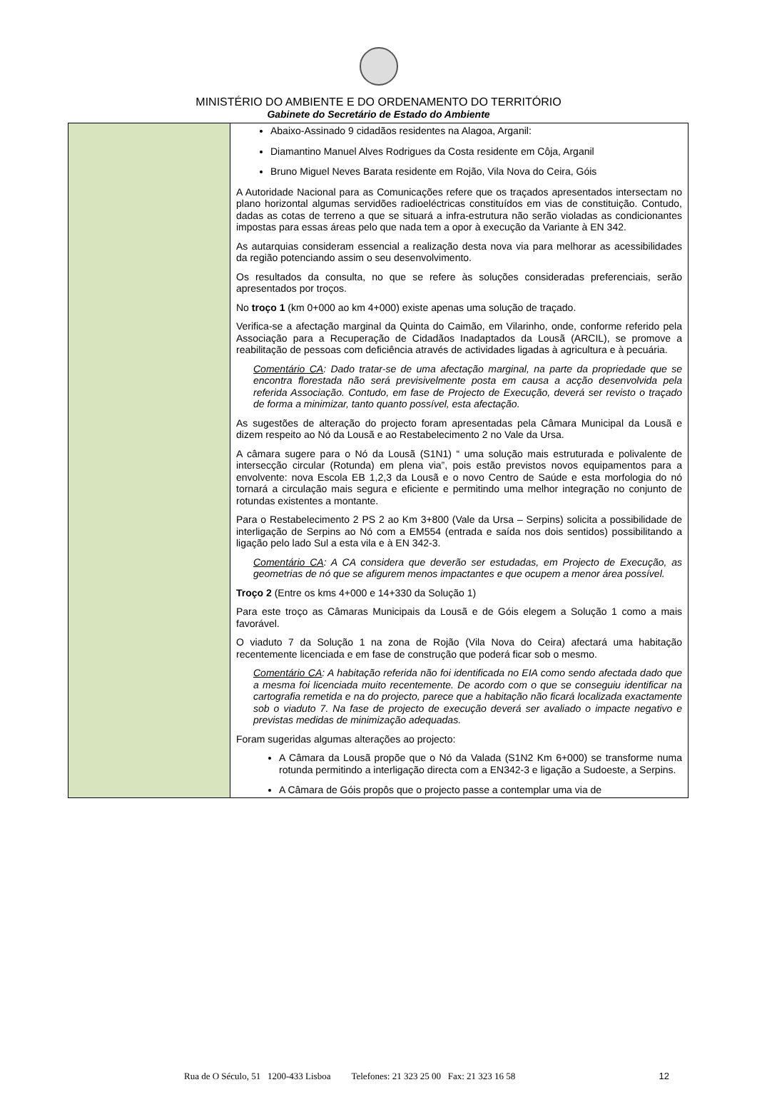MINISTÉRIO DO AMBIENTE E DO ORDENAMENTO DO TERRITÓRIO
Gabinete do Secretário de Estado do Ambiente
| | Abaixo-Assinado 9 cidadãos residentes na Alagoa, Arganil: Diamantino Manuel Alves Rodrigues da Costa residente em Côja, Arganil Bruno Miguel Neves Barata residente em Rojão, Vila Nova do Ceira, Góis A Autoridade Nacional para as Comunicações refere que os traçados apresentados intersectam no plano horizontal algumas servidões radioeléctricas constituídos em vias de constituição. Contudo, dadas as cotas de terreno a que se situará a infra-estrutura não serão violadas as condicionantes impostas para essas áreas pelo que nada tem a opor à execução da Variante à EN 342. As autarquias consideram essencial a realização desta nova via para melhorar as acessibilidades da região potenciando assim o seu desenvolvimento. Os resultados da consulta, no que se refere às soluções consideradas preferenciais, serão apresentados por troços. No troço 1 (km 0+000 ao km 4+000) existe apenas uma solução de traçado. Verifica-se a afectação marginal da Quinta do Caimão, em Vilarinho, onde, conforme referido pela Associação para a Recuperação de Cidadãos Inadaptados da Lousã (ARCIL), se promove a reabilitação de pessoas com deficiência através de actividades ligadas à agricultura e à pecuária. Comentário CA : Dado tratar-se de uma afectação marginal, na parte da propriedade que se encontra florestada não será previsivelmente posta em causa a acção desenvolvida pela referida Associação. Contudo, em fase de Projecto de Execução, deverá ser revisto o traçado de forma a minimizar, tanto quanto possível, esta afectação. As sugestões de alteração do projecto foram apresentadas pela Câmara Municipal da Lousã e dizem respeito ao Nó da Lousã e ao Restabelecimento 2 no Vale da Ursa. A câmara sugere para o Nó da Lousã (S1N1) “ uma solução mais estruturada e polivalente de intersecção circular (Rotunda) em plena via”, pois estão previstos novos equipamentos para a envolvente: nova Escola EB 1,2,3 da Lousã e o novo Centro de Saúde e esta morfologia do nó tornará a circulação mais segura e eficiente e permitindo uma melhor integração no conjunto de rotundas existentes a montante. Para o Restabelecimento 2 PS 2 ao Km 3+800 (Vale da Ursa – Serpins) solicita a possibilidade de interligação de Serpins ao Nó com a EM554 (entrada e saída nos dois sentidos) possibilitando a ligação pelo lado Sul a esta vila e à EN 342-3. Comentário CA : A CA considera que deverão ser estudadas, em Projecto de Execução, as geometrias de nó que se afigurem menos impactantes e que ocupem a menor área possível. Troço 2 (Entre os kms 4+000 e 14+330 da Solução 1) Para este troço as Câmaras Municipais da Lousã e de Góis elegem a Solução 1 como a mais favorável. O viaduto 7 da Solução 1 na zona de Rojão (Vila Nova do Ceira) afectará uma habitação recentemente licenciada e em fase de construção que poderá ficar sob o mesmo. Comentário CA : A habitação referida não foi identificada no EIA como sendo afectada dado que a mesma foi licenciada muito recentemente. De acordo com o que se conseguiu identificar na cartografia remetida e na do projecto, parece que a habitação não ficará localizada exactamente sob o viaduto 7. Na fase de projecto de execução deverá ser avaliado o impacte negativo e previstas medidas de minimização adequadas. Foram sugeridas algumas alterações ao projecto: A Câmara da Lousã propõe que o Nó da Valada (S1N2 Km 6+000) se transforme numa rotunda permitindo a interligação directa com a EN342-3 e ligação a Sudoeste, a Serpins. A Câmara de Góis propôs que o projecto passe a contemplar uma via de |
Rua de O Século, 51 1200-433 Lisboa Telefones: 21 323 25 00 Fax: 21 323 16 58 12